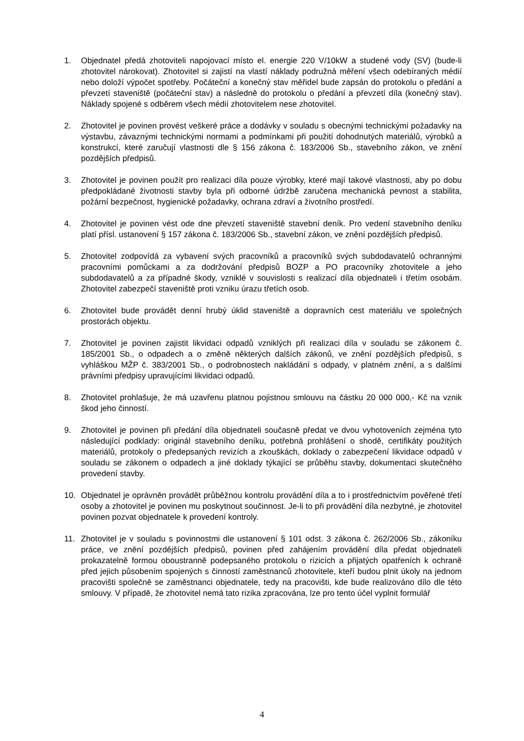1. Objednatel předá zhotoviteli napojovací místo el. energie 220 V/10kW a studené vody (SV) (bude-li zhotovitel nárokovat). Zhotovitel si zajistí na vlastí náklady podružná měření všech odebíraných médií nebo doloží výpočet spotřeby. Počáteční a konečný stav měřidel bude zapsán do protokolu o předání a převzetí staveniště (počáteční stav) a následně do protokolu o předání a převzetí díla (konečný stav). Náklady spojené s odběrem všech médií zhotovitelem nese zhotovitel.
2. Zhotovitel je povinen provést veškeré práce a dodávky v souladu s obecnými technickými požadavky na výstavbu, závaznými technickými normami a podmínkami při použití dohodnutých materiálů, výrobků a konstrukcí, které zaručují vlastnosti dle § 156 zákona č. 183/2006 Sb., stavebního zákon, ve znění pozdějších předpisů.
3. Zhotovitel je povinen použít pro realizaci díla pouze výrobky, které mají takové vlastnosti, aby po dobu předpokládané životnosti stavby byla při odborné údržbě zaručena mechanická pevnost a stabilita, požární bezpečnost, hygienické požadavky, ochrana zdraví a životního prostředí.
4. Zhotovitel je povinen vést ode dne převzetí staveniště stavební deník. Pro vedení stavebního deníku platí přísl. ustanovení § 157 zákona č. 183/2006 Sb., stavební zákon, ve znění pozdějších předpisů.
5. Zhotovitel zodpovídá za vybavení svých pracovníků a pracovníků svých subdodavatelů ochrannými pracovními pomůckami a za dodržování předpisů BOZP a PO pracovníky zhotovitele a jeho subdodavatelů a za případné škody, vzniklé v souvislosti s realizací díla objednateli i třetím osobám. Zhotovitel zabezpečí staveniště proti vzniku úrazu třetích osob.
6. Zhotovitel bude provádět denní hrubý úklid staveniště a dopravních cest materiálu ve společných prostorách objektu.
7. Zhotovitel je povinen zajistit likvidaci odpadů vzniklých při realizaci díla v souladu se zákonem č. 185/2001 Sb., o odpadech a o změně některých dalších zákonů, ve znění pozdějších předpisů, s vyhláškou MŽP č. 383/2001 Sb., o podrobnostech nakládání s odpady, v platném znění, a s dalšími právními předpisy upravujícími likvidaci odpadů.
8. Zhotovitel prohlašuje, že má uzavřenu platnou pojistnou smlouvu na částku 20 000 000,- Kč na vznik škod jeho činností.
9. Zhotovitel je povinen při předání díla objednateli současně předat ve dvou vyhotoveních zejména tyto následující podklady: originál stavebního deníku, potřebná prohlášení o shodě, certifikáty použitých materiálů, protokoly o předepsaných revizích a zkouškách, doklady o zabezpečení likvidace odpadů v souladu se zákonem o odpadech a jiné doklady týkající se průběhu stavby, dokumentaci skutečného provedení stavby.
10. Objednatel je oprávněn provádět průběžnou kontrolu provádění díla a to i prostřednictvím pověřené třetí osoby a zhotovitel je povinen mu poskytnout součinnost. Je-li to při provádění díla nezbytné, je zhotovitel povinen pozvat objednatele k provedení kontroly.
11. Zhotovitel je v souladu s povinnostmi dle ustanovení § 101 odst. 3 zákona č. 262/2006 Sb., zákoníku práce, ve znění pozdějších předpisů, povinen před zahájením provádění díla předat objednateli prokazatelně formou oboustranně podepsaného protokolu o rizicích a přijatých opatřeních k ochraně před jejich působením spojených s činností zaměstnanců zhotovitele, kteří budou plnit úkoly na jednom pracovišti společně se zaměstnanci objednatele, tedy na pracovišti, kde bude realizováno dílo dle této smlouvy. V případě, že zhotovitel nemá tato rizika zpracována, lze pro tento účel vyplnit formulář
4